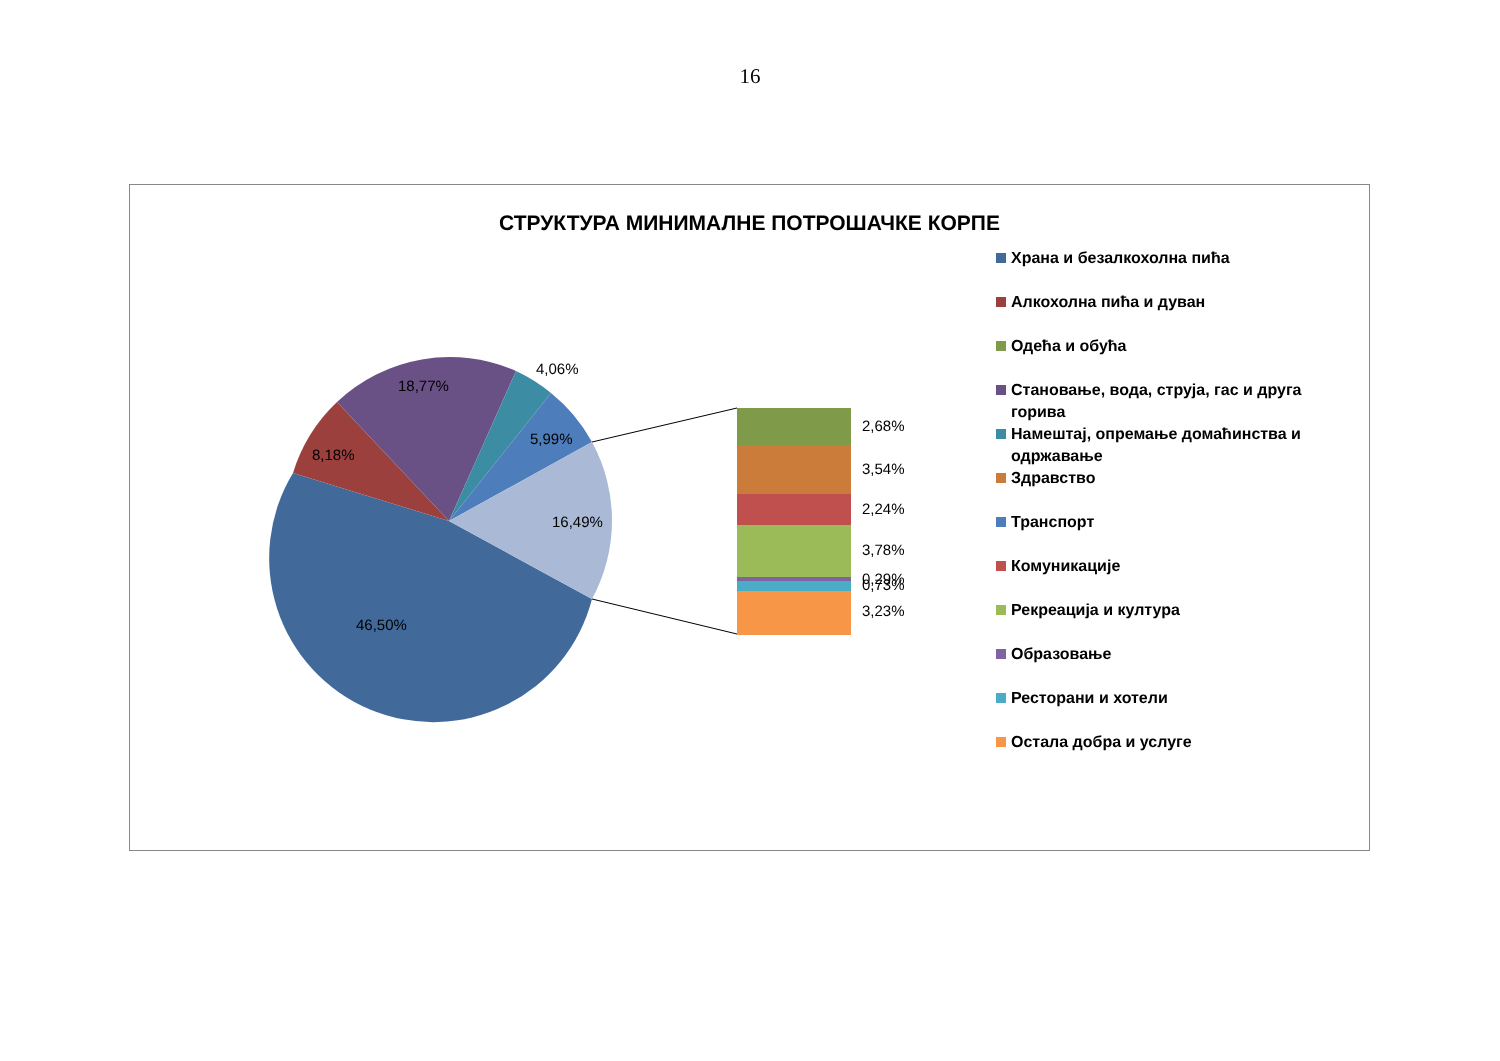16
СТРУКТУРА МИНИМАЛНЕ ПОТРОШАЧКЕ КОРПЕ
46,50%
8,18%
18,77%
4,06%
5,99%
16,49%
2,68%
3,54%
2,24%
3,78%
0,29%
0,73%
3,23%
Храна и безалкохолна пића
Алкохолна пића и дуван
Одећа и обућа
Становање, вода, струја, гас и друга горива
Намештај, опремање домаћинства и одржавање
Здравство
Транспорт
Комуникације
Рекреација и култура
Образовање
Ресторани и хотели
Остала добра и услуге